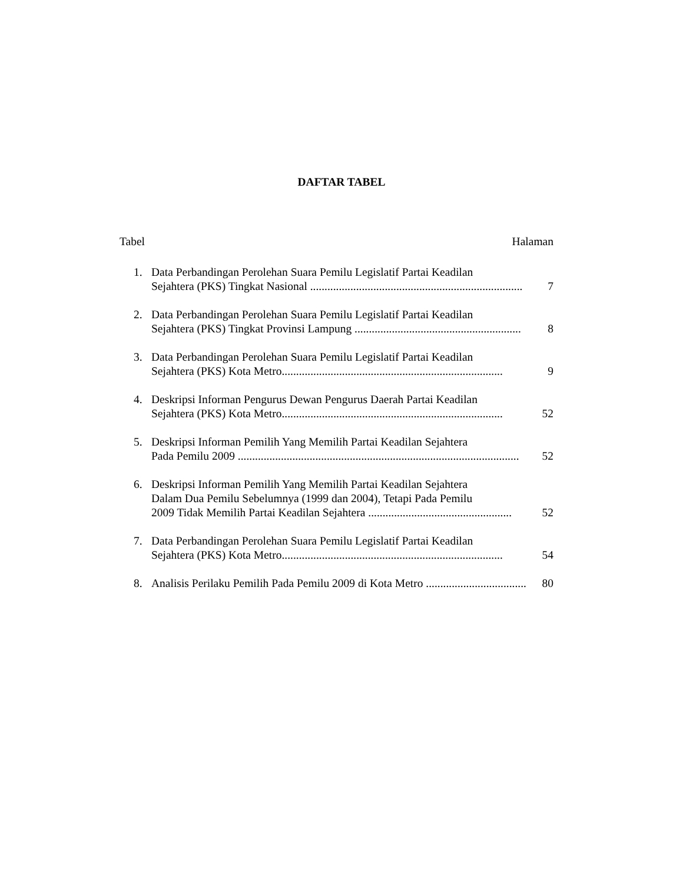DAFTAR TABEL
Tabel Halaman
1. Data Perbandingan Perolehan Suara Pemilu Legislatif Partai Keadilan
Sejahtera (PKS) Tingkat Nasional .......................................................................... 7
2. Data Perbandingan Perolehan Suara Pemilu Legislatif Partai Keadilan
Sejahtera (PKS) Tingkat Provinsi Lampung .......................................................... 8
3. Data Perbandingan Perolehan Suara Pemilu Legislatif Partai Keadilan
Sejahtera (PKS) Kota Metro............................................................................. 9
4. Deskripsi Informan Pengurus Dewan Pengurus Daerah Partai Keadilan
Sejahtera (PKS) Kota Metro............................................................................. 52
5. Deskripsi Informan Pemilih Yang Memilih Partai Keadilan Sejahtera
Pada Pemilu 2009 .................................................................................................. 52
6. Deskripsi Informan Pemilih Yang Memilih Partai Keadilan Sejahtera
Dalam Dua Pemilu Sebelumnya (1999 dan 2004), Tetapi Pada Pemilu
2009 Tidak Memilih Partai Keadilan Sejahtera .................................................. 52
7. Data Perbandingan Perolehan Suara Pemilu Legislatif Partai Keadilan
Sejahtera (PKS) Kota Metro............................................................................. 54
8. Analisis Perilaku Pemilih Pada Pemilu 2009 di Kota Metro ................................... 80